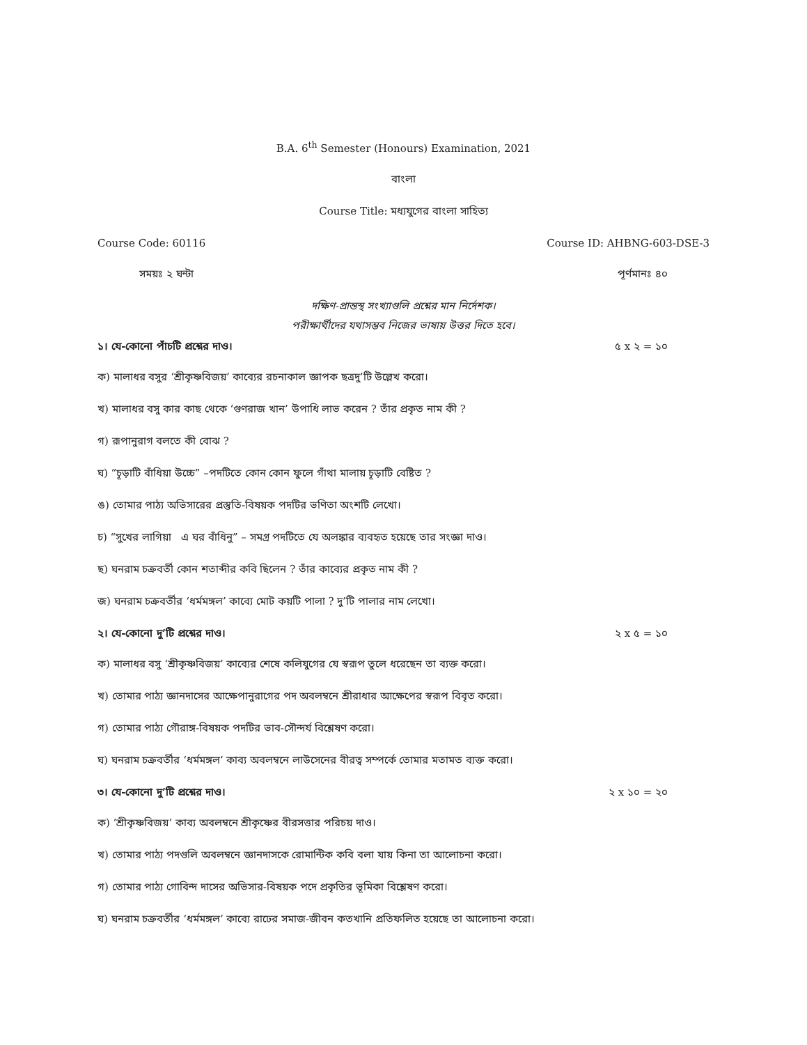B.A. 6<sup>th</sup> Semester (Honours) Examination, 2021
বাংলা
Course Title: মধ্যযুগের বাংলা সাহিত্য
Course Code: 60116 Course ID: AHBNG-603-DSE-3
সময়ঃ ২ ঘন্টা পূর্ণমানঃ ৪০
দক্ষিণ-প্রান্তস্থ সংখ্যাগুলি প্রশ্নের মান নির্দেশক।
পরীক্ষার্থীদের যথাসম্ভব নিজের ভাষায় উত্তর দিতে হবে।
১। যে-কোনো পাঁচটি প্রশ্নের দাও। ৫ x ২ = ১০
ক) মালাধর বসুর ‘শ্রীকৃষ্ণবিজয়’ কাব্যের রচনাকাল জ্ঞাপক ছত্রদু’টি উল্লেখ করো।
খ) মালাধর বসু কার কাছ থেকে ‘গুণরাজ খান’ উপাধি লাভ করেন ? তাঁর প্রকৃত নাম কী ?
গ) রূপানুরাগ বলতে কী বোঝ ?
ঘ) “চূড়াটি বাঁধিয়া উচ্চে” –পদটিতে কোন কোন ফুলে গাঁথা মালায় চূড়াটি বেষ্টিত ?
ঙ) তোমার পাঠ্য অভিসারের প্রস্তুতি-বিষয়ক পদটির ভণিতা অংশটি লেখো।
চ) “সুখের লাগিয়া এ ঘর বাঁধিনু” – সমগ্র পদটিতে যে অলঙ্কার ব্যবহৃত হয়েছে তার সংজ্ঞা দাও।
ছ) ঘনরাম চক্রবর্তী কোন শতাব্দীর কবি ছিলেন ? তাঁর কাব্যের প্রকৃত নাম কী ?
জ) ঘনরাম চক্রবর্তীর ‘ধর্মমঙ্গল’ কাব্যে মোট কয়টি পালা ? দু’টি পালার নাম লেখো।
২। যে-কোনো দু’টি প্রশ্নের দাও। ২ x ৫ = ১০
ক) মালাধর বসু ‘শ্রীকৃষ্ণবিজয়’ কাব্যের শেষে কলিযুগের যে স্বরূপ তুলে ধরেছেন তা ব্যক্ত করো।
খ) তোমার পাঠ্য জ্ঞানদাসের আক্ষেপানুরাগের পদ অবলম্বনে শ্রীরাধার আক্ষেপের স্বরূপ বিবৃত করো।
গ) তোমার পাঠ্য গৌরাঙ্গ-বিষয়ক পদটির ভাব-সৌন্দর্য বিশ্লেষণ করো।
ঘ) ঘনরাম চক্রবর্তীর ‘ধর্মমঙ্গল’ কাব্য অবলম্বনে লাউসেনের বীরত্ব সম্পর্কে তোমার মতামত ব্যক্ত করো।
৩। যে-কোনো দু’টি প্রশ্নের দাও। ২ x ১০ = ২০
ক) ‘শ্রীকৃষ্ণবিজয়’ কাব্য অবলম্বনে শ্রীকৃষ্ণের বীরসত্তার পরিচয় দাও।
খ) তোমার পাঠ্য পদগুলি অবলম্বনে জ্ঞানদাসকে রোমান্টিক কবি বলা যায় কিনা তা আলোচনা করো।
গ) তোমার পাঠ্য গোবিন্দ দাসের অভিসার-বিষয়ক পদে প্রকৃতির ভূমিকা বিশ্লেষণ করো।
ঘ) ঘনরাম চক্রবর্তীর ‘ধর্মমঙ্গল’ কাব্যে রাঢের সমাজ-জীবন কতখানি প্রতিফলিত হয়েছে তা আলোচনা করো।